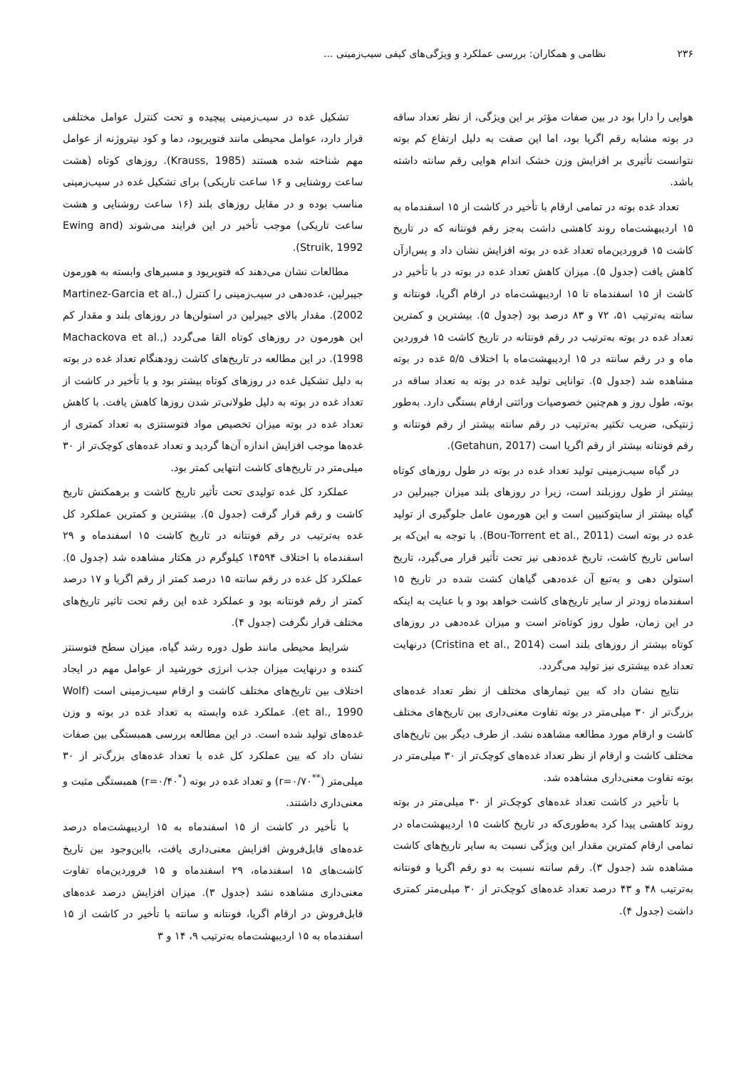۲۳۶ نظامی و همکاران: بررسی عملکرد و ویژگی‌های کیفی سیب‌زمینی ...
هوایی را دارا بود در بین صفات مؤثر بر این ویژگی، از نظر تعداد ساقه در بوته مشابه رقم اگریا بود، اما این صفت به دلیل ارتفاع کم بوته نتوانست تأثیری بر افزایش وزن خشک اندام هوایی رقم سانته داشته باشد.
تعداد غده بوته در تمامی ارقام با تأخیر در کاشت از ۱۵ اسفندماه به ۱۵ اردیبهشت‌ماه روند کاهشی داشت به‌جز رقم فونتانه که در تاریخ کاشت ۱۵ فروردین‌ماه تعداد غده در بوته افزایش نشان داد و پس‌ازآن کاهش یافت (جدول ۵). میزان کاهش تعداد غده در بوته در با تأخیر در کاشت از ۱۵ اسفندماه تا ۱۵ اردیبهشت‌ماه در ارقام اگریا، فونتانه و سانته به‌ترتیب ۵۱، ۷۲ و ۸۳ درصد بود (جدول ۵). بیشترین و کمترین تعداد غده در بوته به‌ترتیب در رقم فونتانه در تاریخ کاشت ۱۵ فروردین ماه و در رقم سانته در ۱۵ اردیبهشت‌ماه با اختلاف ۵/۵ غده در بوته مشاهده شد (جدول ۵). توانایی تولید غده در بوته به تعداد ساقه در بوته، طول روز و هم‌چنین خصوصیات وراثتی ارقام بستگی دارد. به‌طور ژنتیکی، ضریب تکثیر به‌ترتیب در رقم سانته بیشتر از رقم فونتانه و رقم فونتانه بیشتر از رقم اگریا است (Getahun, 2017).
در گیاه سیب‌زمینی تولید تعداد غده در بوته در طول روزهای کوتاه بیشتر از طول روزبلند است، زیرا در روزهای بلند میزان جیبرلین در گیاه بیشتر از سایتوکنیین است و این هورمون عامل جلوگیری از تولید غده در بوته است (Bou-Torrent et al., 2011). با توجه به این‌که بر اساس تاریخ کاشت، تاریخ غده‌دهی نیز تحت تأثیر قرار می‌گیرد، تاریخ استولن دهی و به‌تبع آن غده‌دهی گیاهان کشت شده در تاریخ ۱۵ اسفندماه زودتر از سایر تاریخ‌های کاشت خواهد بود و با عنایت به اینکه در این زمان، طول روز کوتاه‌تر است و میزان غده‌دهی در روزهای کوتاه بیشتر از روزهای بلند است (Cristina et al., 2014) درنهایت تعداد غده بیشتری نیز تولید می‌گردد.
نتایج نشان داد که بین تیمارهای مختلف از نظر تعداد غده‌های بزرگ‌تر از ۳۰ میلی‌متر در بوته تفاوت معنی‌داری بین تاریخ‌های مختلف کاشت و ارقام مورد مطالعه مشاهده نشد. از طرف دیگر بین تاریخ‌های مختلف کاشت و ارقام از نظر تعداد غده‌های کوچک‌تر از ۳۰ میلی‌متر در بوته تفاوت معنی‌داری مشاهده شد.
با تأخیر در کاشت تعداد غده‌های کوچک‌تر از ۳۰ میلی‌متر در بوته روند کاهشی پیدا کرد به‌طوری‌که در تاریخ کاشت ۱۵ اردیبهشت‌ماه در تمامی ارقام کمترین مقدار این ویژگی نسبت به سایر تاریخ‌های کاشت مشاهده شد (جدول ۳). رقم سانته نسبت به دو رقم اگریا و فونتانه به‌ترتیب ۴۸ و ۴۳ درصد تعداد غده‌های کوچک‌تر از ۳۰ میلی‌متر کمتری داشت (جدول ۴).
تشکیل غده در سیب‌زمینی پیچیده و تحت کنترل عوامل مختلفی قرار دارد، عوامل محیطی مانند فتوپریود، دما و کود نیتروژنه از عوامل مهم شناخته شده هستند (Krauss, 1985). روزهای کوتاه (هشت ساعت روشنایی و ۱۶ ساعت تاریکی) برای تشکیل غده در سیب‌زمینی مناسب بوده و در مقابل روزهای بلند (۱۶ ساعت روشنایی و هشت ساعت تاریکی) موجب تأخیر در این فرایند می‌شوند (Ewing and Struik, 1992).
مطالعات نشان می‌دهند که فتوپریود و مسیرهای وابسته به هورمون جیبرلین، غده‌دهی در سیب‌زمینی را کنترل (Martinez-Garcia et al., 2002). مقدار بالای جیبرلین در استولن‌ها در روزهای بلند و مقدار کم این هورمون در روزهای کوتاه القا می‌گردد (Machackova et al., 1998). در این مطالعه در تاریخ‌های کاشت زودهنگام تعداد غده در بوته به دلیل تشکیل غده در روزهای کوتاه بیشتر بود و با تأخیر در کاشت از تعداد غده در بوته به دلیل طولانی‌تر شدن روزها کاهش یافت. با کاهش تعداد غده در بوته میزان تخصیص مواد فتوسنتزی به تعداد کمتری از غده‌ها موجب افزایش اندازه آن‌ها گردید و تعداد غده‌های کوچک‌تر از ۳۰ میلی‌متر در تاریخ‌های کاشت انتهایی کمتر بود.
عملکرد کل غده تولیدی تحت تأثیر تاریخ کاشت و برهمکنش تاریخ کاشت و رقم قرار گرفت (جدول ۵). بیشترین و کمترین عملکرد کل غده به‌ترتیب در رقم فونتانه در تاریخ کاشت ۱۵ اسفندماه و ۲۹ اسفندماه با اختلاف ۱۴۵۹۴ کیلوگرم در هکتار مشاهده شد (جدول ۵). عملکرد کل غده در رقم سانته ۱۵ درصد کمتر از رقم اگریا و ۱۷ درصد کمتر از رقم فونتانه بود و عملکرد غده این رقم تحت تاثیر تاریخ‌های مختلف قرار نگرفت (جدول ۴).
شرایط محیطی مانند طول دوره رشد گیاه، میزان سطح فتوسنتز کننده و درنهایت میزان جذب انرژی خورشید از عوامل مهم در ایجاد اختلاف بین تاریخ‌های مختلف کاشت و ارقام سیب‌زمینی است (Wolf et al., 1990). عملکرد غده وابسته به تعداد غده در بوته و وزن غده‌های تولید شده است. در این مطالعه بررسی همبستگی بین صفات نشان داد که بین عملکرد کل غده با تعداد غده‌های بزرگ‌تر از ۳۰ میلی‌متر (<sup>**</sup>r=۰/۷۰) و تعداد غده در بوته (<sup>*</sup>r=۰/۴۰) همبستگی مثبت و معنی‌داری داشتند.
با تأخیر در کاشت از ۱۵ اسفندماه به ۱۵ اردیبهشت‌ماه درصد غده‌های قابل‌فروش افزایش معنی‌داری یافت، بااین‌وجود بین تاریخ کاشت‌های ۱۵ اسفندماه، ۲۹ اسفندماه و ۱۵ فروردین‌ماه تفاوت معنی‌داری مشاهده نشد (جدول ۳). میزان افزایش درصد غده‌های قابل‌فروش در ارقام اگریا، فونتانه و سانته با تأخیر در کاشت از ۱۵ اسفندماه به ۱۵ اردیبهشت‌ماه به‌ترتیب ۹، ۱۴ و ۳